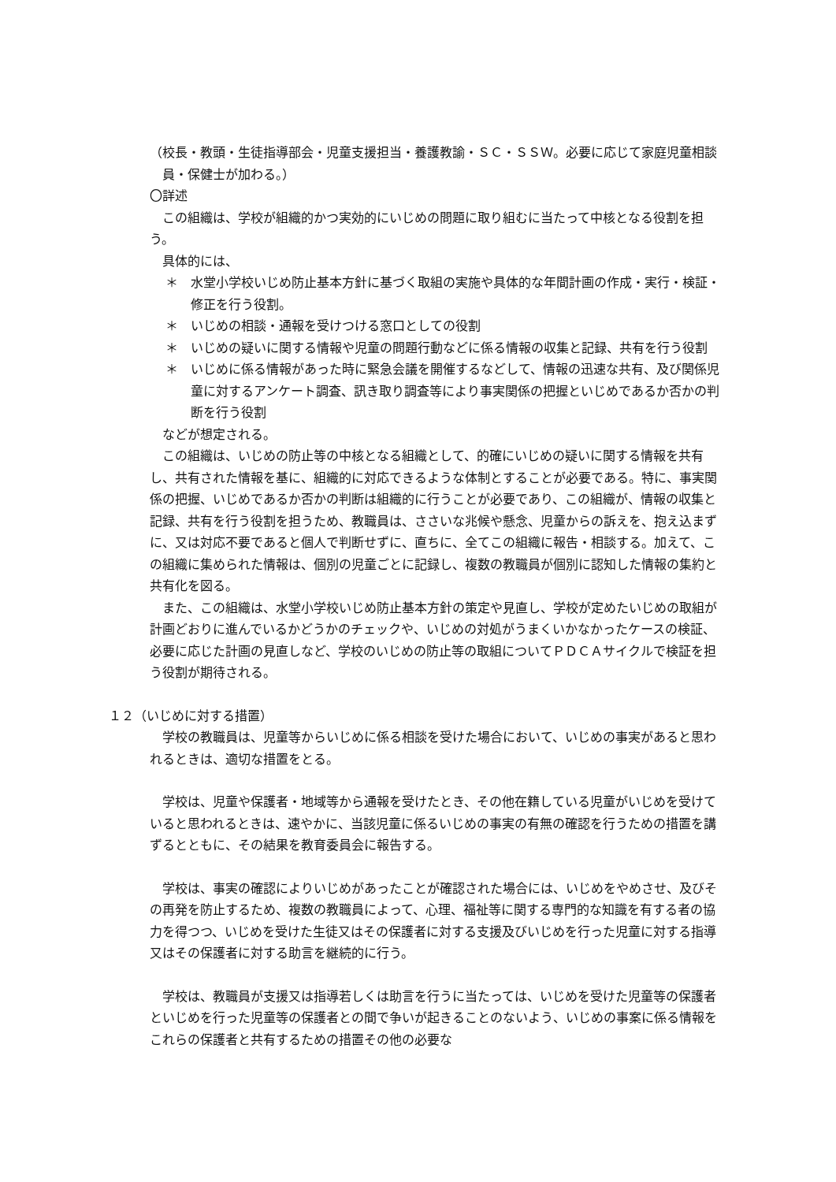（校長・教頭・生徒指導部会・児童支援担当・養護教諭・ＳＣ・ＳＳＷ。必要に応じて家庭児童相談員・保健士が加わる。）
〇詳述
この組織は、学校が組織的かつ実効的にいじめの問題に取り組むに当たって中核となる役割を担う。
具体的には、
＊　水堂小学校いじめ防止基本方針に基づく取組の実施や具体的な年間計画の作成・実行・検証・修正を行う役割。
＊　いじめの相談・通報を受けつける窓口としての役割
＊　いじめの疑いに関する情報や児童の問題行動などに係る情報の収集と記録、共有を行う役割
＊　いじめに係る情報があった時に緊急会議を開催するなどして、情報の迅速な共有、及び関係児童に対するアンケート調査、訊き取り調査等により事実関係の把握といじめであるか否かの判断を行う役割
などが想定される。
この組織は、いじめの防止等の中核となる組織として、的確にいじめの疑いに関する情報を共有し、共有された情報を基に、組織的に対応できるような体制とすることが必要である。特に、事実関係の把握、いじめであるか否かの判断は組織的に行うことが必要であり、この組織が、情報の収集と記録、共有を行う役割を担うため、教職員は、ささいな兆候や懸念、児童からの訴えを、抱え込まずに、又は対応不要であると個人で判断せずに、直ちに、全てこの組織に報告・相談する。加えて、この組織に集められた情報は、個別の児童ごとに記録し、複数の教職員が個別に認知した情報の集約と共有化を図る。
また、この組織は、水堂小学校いじめ防止基本方針の策定や見直し、学校が定めたいじめの取組が計画どおりに進んでいるかどうかのチェックや、いじめの対処がうまくいかなかったケースの検証、必要に応じた計画の見直しなど、学校のいじめの防止等の取組についてＰＤＣＡサイクルで検証を担う役割が期待される。
１２（いじめに対する措置）
学校の教職員は、児童等からいじめに係る相談を受けた場合において、いじめの事実があると思われるときは、適切な措置をとる。
学校は、児童や保護者・地域等から通報を受けたとき、その他在籍している児童がいじめを受けていると思われるときは、速やかに、当該児童に係るいじめの事実の有無の確認を行うための措置を講ずるとともに、その結果を教育委員会に報告する。
学校は、事実の確認によりいじめがあったことが確認された場合には、いじめをやめさせ、及びその再発を防止するため、複数の教職員によって、心理、福祉等に関する専門的な知識を有する者の協力を得つつ、いじめを受けた生徒又はその保護者に対する支援及びいじめを行った児童に対する指導又はその保護者に対する助言を継続的に行う。
学校は、教職員が支援又は指導若しくは助言を行うに当たっては、いじめを受けた児童等の保護者といじめを行った児童等の保護者との間で争いが起きることのないよう、いじめの事案に係る情報をこれらの保護者と共有するための措置その他の必要な